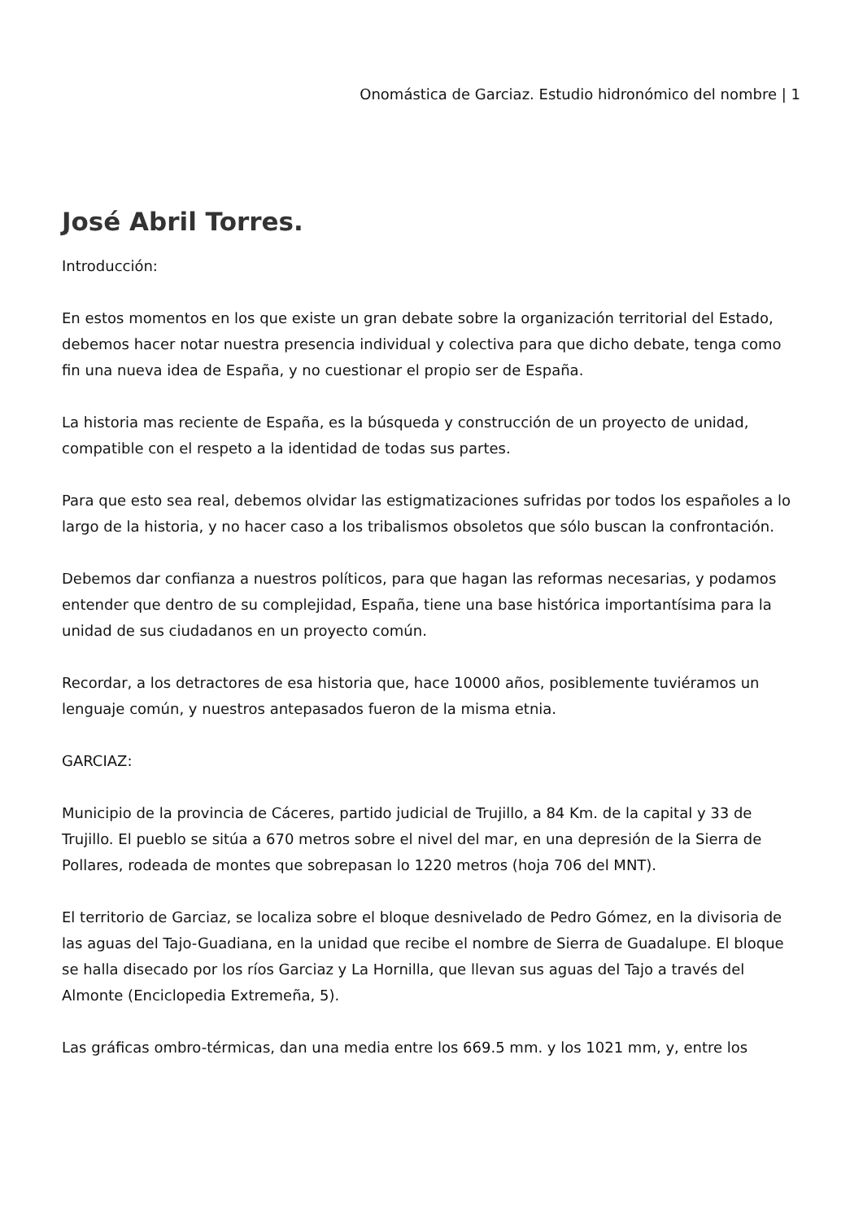Onomástica de Garciaz. Estudio hidronómico del nombre | 1
José Abril Torres.
Introducción:
En estos momentos en los que existe un gran debate sobre la organización territorial del Estado, debemos hacer notar nuestra presencia individual y colectiva para que dicho debate, tenga como fin una nueva idea de España, y no cuestionar el propio ser de España.
La historia mas reciente de España, es la búsqueda y construcción de un proyecto de unidad, compatible con el respeto a la identidad de todas sus partes.
Para que esto sea real, debemos olvidar las estigmatizaciones sufridas por todos los españoles a lo largo de la historia, y no hacer caso a los tribalismos obsoletos que sólo buscan la confrontación.
Debemos dar confianza a nuestros políticos, para que hagan las reformas necesarias, y podamos entender que dentro de su complejidad, España, tiene una base histórica importantísima para la unidad de sus ciudadanos en un proyecto común.
Recordar, a los detractores de esa historia que, hace 10000 años, posiblemente tuviéramos un lenguaje común, y nuestros antepasados fueron de la misma etnia.
GARCIAZ:
Municipio de la provincia de Cáceres, partido judicial de Trujillo, a 84 Km. de la capital y 33 de Trujillo. El pueblo se sitúa a 670 metros sobre el nivel del mar, en una depresión de la Sierra de Pollares, rodeada de montes que sobrepasan lo 1220 metros (hoja 706 del MNT).
El territorio de Garciaz, se localiza sobre el bloque desnivelado de Pedro Gómez, en la divisoria de las aguas del Tajo-Guadiana, en la unidad que recibe el nombre de Sierra de Guadalupe. El bloque se halla disecado por los ríos Garciaz y La Hornilla, que llevan sus aguas del Tajo a través del Almonte (Enciclopedia Extremeña, 5).
Las gráficas ombro-térmicas, dan una media entre los 669.5 mm. y los 1021 mm, y, entre los